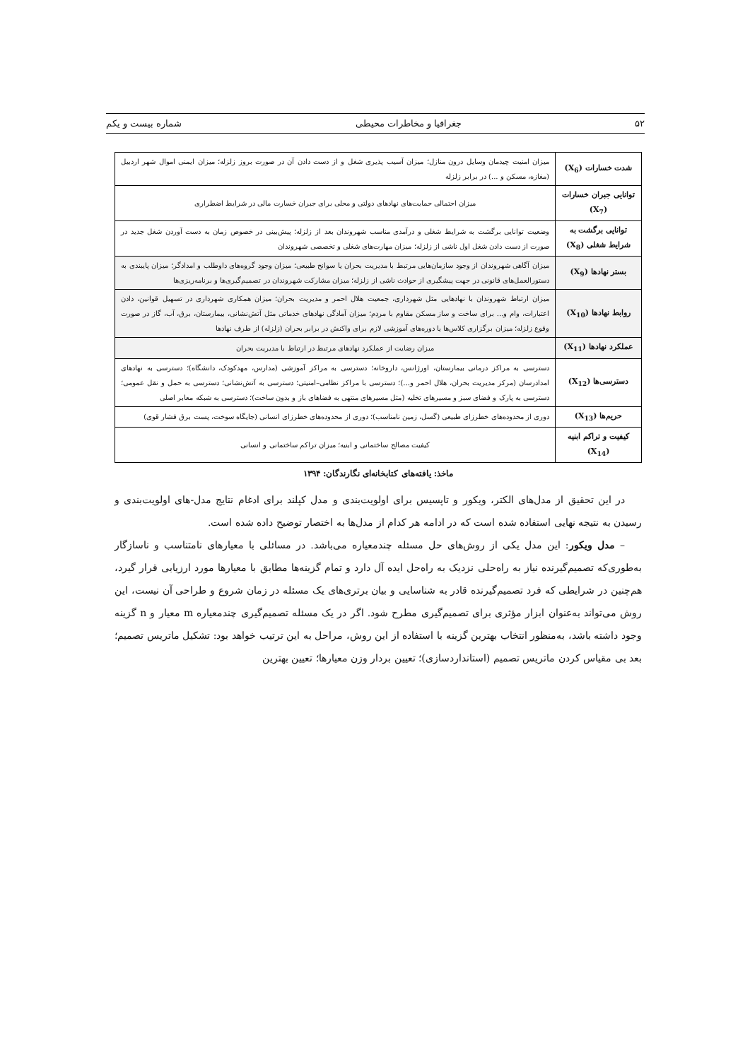۵۲ جغرافیا و مخاطرات محیطی شماره بیست و یکم
| شدت خسارات (X<sub>6</sub>) | میزان امنیت چیدمان وسایل درون منازل؛ میزان آسیب پذیری شغل و از دست دادن آن در صورت بروز زلزله؛ میزان ایمنی اموال شهر اردبیل (مغازه، مسکن و ...) در برابر زلزله |
| توانایی جبران خسارات (X<sub>7</sub>) | میزان احتمالی حمایت‌های نهادهای دولتی و محلی برای جبران خسارت مالی در شرایط اضطراری |
| توانایی برگشت به شرایط شغلی (X<sub>8</sub>) | وضعیت توانایی برگشت به شرایط شغلی و درآمدی مناسب شهروندان بعد از زلزله؛ پیش‌بینی در خصوص زمان به دست آوردن شغل جدید در صورت از دست دادن شغل اول ناشی از زلزله؛ میزان مهارت‌های شغلی و تخصصی شهروندان |
| بستر نهادها (X<sub>9</sub>) | میزان آگاهی شهروندان از وجود سازمان‌هایی مرتبط با مدیریت بحران یا سوانح طبیعی؛ میزان وجود گروه‌های داوطلب و امدادگر؛ میزان پایبندی به دستورالعمل‌های قانونی در جهت پیشگیری از حوادث ناشی از زلزله؛ میزان مشارکت شهروندان در تصمیم‌گیری‌ها و برنامه‌ریزی‌ها |
| روابط نهادها (X<sub>10</sub>) | میزان ارتباط شهروندان با نهادهایی مثل شهرداری، جمعیت هلال احمر و مدیریت بحران؛ میزان همکاری شهرداری در تسهیل قوانین، دادن اعتبارات، وام و... برای ساخت و ساز مسکن مقاوم با مردم؛ میزان آمادگی نهادهای خدماتی مثل آتش‌نشانی، بیمارستان، برق، آب، گاز در صورت وقوع زلزله؛ میزان برگزاری کلاس‌ها یا دوره‌های آموزشی لازم برای واکنش در برابر بحران (زلزله) از طرف نهادها |
| عملکرد نهادها (X<sub>11</sub>) | میزان رضایت از عملکرد نهادهای مرتبط در ارتباط با مدیریت بحران |
| دسترسی‌ها (X<sub>12</sub>) | دسترسی به مراکز درمانی بیمارستان، اورژانس، داروخانه؛ دسترسی به مراکز آموزشی (مدارس، مهدکودک، دانشگاه)؛ دسترسی به نهادهای امدادرسان (مرکز مدیریت بحران، هلال احمر و...)؛ دسترسی با مراکز نظامی–امنیتی؛ دسترسی به آتش‌نشانی؛ دسترسی به حمل و نقل عمومی؛ دسترسی به پارک و فضای سبز و مسیرهای تخلیه (مثل مسیرهای منتهی به فضاهای باز و بدون ساخت)؛ دسترسی به شبکه معابر اصلی |
| حریم‌ها (X<sub>13</sub>) | دوری از محدوده‌های خطرزای طبیعی (گسل، زمین نامناسب)؛ دوری از محدوده‌های خطرزای انسانی (جایگاه سوخت، پست برق فشار قوی) |
| کیفیت و تراکم ابنیه (X<sub>14</sub>) | کیفیت مصالح ساختمانی و ابنیه؛ میزان تراکم ساختمانی و انسانی |
ماخذ: یافته‌های کتابخانه‌ای نگارندگان: ۱۳۹۴
در این تحقیق از مدل‌های الکتر، ویکور و تاپسیس برای اولویت‌بندی و مدل کپلند برای ادغام نتایج مدل-های اولویت‌بندی و رسیدن به نتیجه نهایی استفاده شده است که در ادامه هر کدام از مدل‌ها به اختصار توضیح داده شده است.
– مدل ویکور: این مدل یکی از روش‌های حل مسئله چندمعیاره می‌باشد. در مسائلی با معیارهای نامتناسب و ناسازگار به‌طوری‌که تصمیم‌گیرنده نیاز به راه‌حلی نزدیک به راه‌حل ایده آل دارد و تمام گزینه‌ها مطابق با معیارها مورد ارزیابی قرار گیرد، هم‌چنین در شرایطی که فرد تصمیم‌گیرنده قادر به شناسایی و بیان برتری‌های یک مسئله در زمان شروع و طراحی آن نیست، این روش می‌تواند به‌عنوان ابزار مؤثری برای تصمیم‌گیری مطرح شود. اگر در یک مسئله تصمیم‌گیری چندمعیاره m معیار و n گزینه وجود داشته باشد، به‌منظور انتخاب بهترین گزینه با استفاده از این روش، مراحل به این ترتیب خواهد بود: تشکیل ماتریس تصمیم؛ بعد بی مقیاس کردن ماتریس تصمیم (استانداردسازی)؛ تعیین بردار وزن معیارها؛ تعیین بهترین